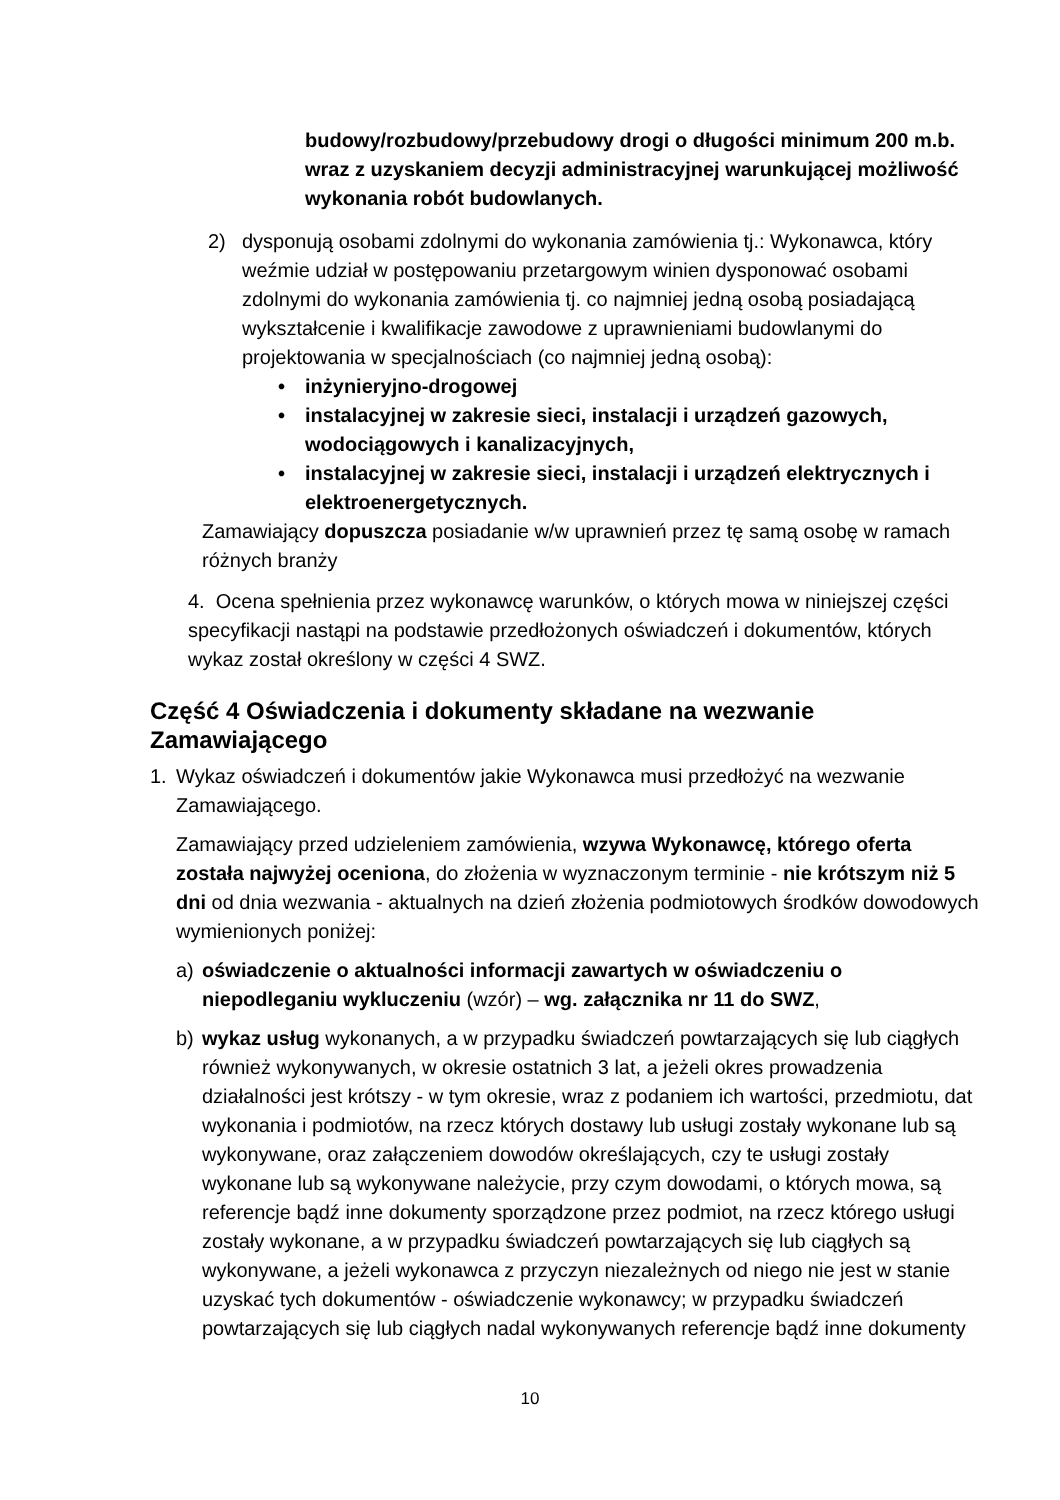budowy/rozbudowy/przebudowy drogi o długości minimum 200 m.b. wraz z uzyskaniem decyzji administracyjnej warunkującej możliwość wykonania robót budowlanych.
2) dysponują osobami zdolnymi do wykonania zamówienia tj.: Wykonawca, który weźmie udział w postępowaniu przetargowym winien dysponować osobami zdolnymi do wykonania zamówienia tj. co najmniej jedną osobą posiadającą wykształcenie i kwalifikacje zawodowe z uprawnieniami budowlanymi do projektowania w specjalnościach (co najmniej jedną osobą):
• inżynieryjno-drogowej
• instalacyjnej w zakresie sieci, instalacji i urządzeń gazowych, wodociągowych i kanalizacyjnych,
• instalacyjnej w zakresie sieci, instalacji i urządzeń elektrycznych i elektroenergetycznych.
Zamawiający dopuszcza posiadanie w/w uprawnień przez tę samą osobę w ramach różnych branży
4. Ocena spełnienia przez wykonawcę warunków, o których mowa w niniejszej części specyfikacji nastąpi na podstawie przedłożonych oświadczeń i dokumentów, których wykaz został określony w części 4 SWZ.
Część 4 Oświadczenia i dokumenty składane na wezwanie Zamawiającego
1. Wykaz oświadczeń i dokumentów jakie Wykonawca musi przedłożyć na wezwanie Zamawiającego.
Zamawiający przed udzieleniem zamówienia, wzywa Wykonawcę, którego oferta została najwyżej oceniona, do złożenia w wyznaczonym terminie - nie krótszym niż 5 dni od dnia wezwania - aktualnych na dzień złożenia podmiotowych środków dowodowych wymienionych poniżej:
a) oświadczenie o aktualności informacji zawartych w oświadczeniu o niepodleganiu wykluczeniu (wzór) – wg. załącznika nr 11 do SWZ,
b) wykaz usług wykonanych, a w przypadku świadczeń powtarzających się lub ciągłych również wykonywanych, w okresie ostatnich 3 lat, a jeżeli okres prowadzenia działalności jest krótszy - w tym okresie, wraz z podaniem ich wartości, przedmiotu, dat wykonania i podmiotów, na rzecz których dostawy lub usługi zostały wykonane lub są wykonywane, oraz załączeniem dowodów określających, czy te usługi zostały wykonane lub są wykonywane należycie, przy czym dowodami, o których mowa, są referencje bądź inne dokumenty sporządzone przez podmiot, na rzecz którego usługi zostały wykonane, a w przypadku świadczeń powtarzających się lub ciągłych są wykonywane, a jeżeli wykonawca z przyczyn niezależnych od niego nie jest w stanie uzyskać tych dokumentów - oświadczenie wykonawcy; w przypadku świadczeń powtarzających się lub ciągłych nadal wykonywanych referencje bądź inne dokumenty
10